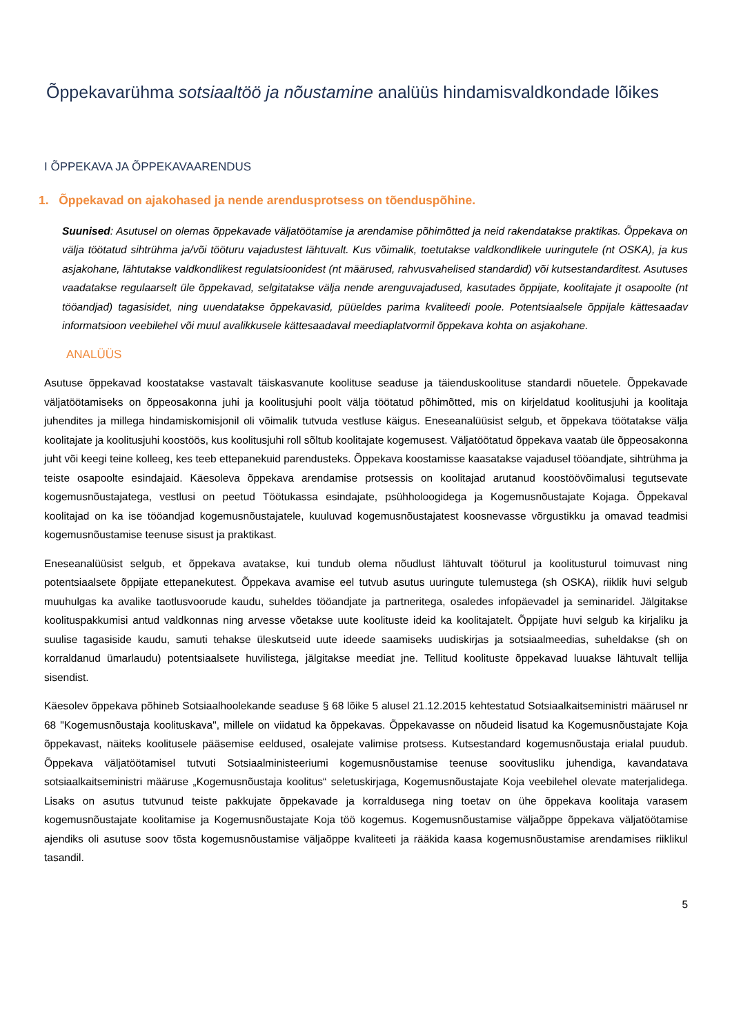Õppekavarühma sotsiaaltöö ja nõustamine analüüs hindamisvaldkondade lõikes
I ÕPPEKAVA JA ÕPPEKAVAARENDUS
1. Õppekavad on ajakohased ja nende arendusprotsess on tõenduspõhine.
Suunised: Asutusel on olemas õppekavade väljatöötamise ja arendamise põhimõtted ja neid rakendatakse praktikas. Õppekava on välja töötatud sihtrühma ja/või tööturu vajadustest lähtuvalt. Kus võimalik, toetutakse valdkondlikele uuringutele (nt OSKA), ja kus asjakohane, lähtutakse valdkondlikest regulatsioonidest (nt määrused, rahvusvahelised standardid) või kutsestandarditest. Asutuses vaadatakse regulaarselt üle õppekavad, selgitatakse välja nende arenguvajadused, kasutades õppijate, koolitajate jt osapoolte (nt tööandjad) tagasisidet, ning uuendatakse õppekavasid, püüeldes parima kvaliteedi poole. Potentsiaalsele õppijale kättesaadav informatsioon veebilehel või muul avalikkusele kättesaadaval meediaplatvormil õppekava kohta on asjakohane.
ANALÜÜS
Asutuse õppekavad koostatakse vastavalt täiskasvanute koolituse seaduse ja täienduskoolituse standardi nõuetele. Õppekavade väljatöötamiseks on õppeosakonna juhi ja koolitusjuhi poolt välja töötatud põhimõtted, mis on kirjeldatud koolitusjuhi ja koolitaja juhendites ja millega hindamiskomisjonil oli võimalik tutvuda vestluse käigus. Eneseanalüüsist selgub, et õppekava töötatakse välja koolitajate ja koolitusjuhi koostöös, kus koolitusjuhi roll sõltub koolitajate kogemusest. Väljatöötatud õppekava vaatab üle õppeosakonna juht või keegi teine kolleeg, kes teeb ettepanekuid parendusteks. Õppekava koostamisse kaasatakse vajadusel tööandjate, sihtrühma ja teiste osapoolte esindajaid. Käesoleva õppekava arendamise protsessis on koolitajad arutanud koostöövõimalusi tegutsevate kogemusnõustajatega, vestlusi on peetud Töötukassa esindajate, psühholoogidega ja Kogemusnõustajate Kojaga. Õppekaval koolitajad on ka ise tööandjad kogemusnõustajatele, kuuluvad kogemusnõustajatest koosnevasse võrgustikku ja omavad teadmisi kogemusnõustamise teenuse sisust ja praktikast.
Eneseanalüüsist selgub, et õppekava avatakse, kui tundub olema nõudlust lähtuvalt tööturul ja koolitusturul toimuvast ning potentsiaalsete õppijate ettepanekutest. Õppekava avamise eel tutvub asutus uuringute tulemustega (sh OSKA), riiklik huvi selgub muuhulgas ka avalike taotlusvoorude kaudu, suheldes tööandjate ja partneritega, osaledes infopäevadel ja seminaridel. Jälgitakse koolituspakkumisi antud valdkonnas ning arvesse võetakse uute koolituste ideid ka koolitajatelt. Õppijate huvi selgub ka kirjaliku ja suulise tagasiside kaudu, samuti tehakse üleskutseid uute ideede saamiseks uudiskirjas ja sotsiaalmeedias, suheldakse (sh on korraldanud ümarlaudu) potentsiaalsete huvilistega, jälgitakse meediat jne. Tellitud koolituste õppekavad luuakse lähtuvalt tellija sisendist.
Käesolev õppekava põhineb Sotsiaalhoolekande seaduse § 68 lõike 5 alusel 21.12.2015 kehtestatud Sotsiaalkaitseministri määrusel nr 68 "Kogemusnõustaja koolituskava", millele on viidatud ka õppekavas. Õppekavasse on nõudeid lisatud ka Kogemusnõustajate Koja õppekavast, näiteks koolitusele pääsemise eeldused, osalejate valimise protsess. Kutsestandard kogemusnõustaja erialal puudub. Õppekava väljatöötamisel tutvuti Sotsiaalministeeriumi kogemusnõustamise teenuse soovitusliku juhendiga, kavandatava sotsiaalkaitseministri määruse „Kogemusnõustaja koolitus“ seletuskirjaga, Kogemusnõustajate Koja veebilehel olevate materjalidega. Lisaks on asutus tutvunud teiste pakkujate õppekavade ja korraldusega ning toetav on ühe õppekava koolitaja varasem kogemusnõustajate koolitamise ja Kogemusnõustajate Koja töö kogemus. Kogemusnõustamise väljaõppe õppekava väljatöötamise ajendiks oli asutuse soov tõsta kogemusnõustamise väljaõppe kvaliteeti ja rääkida kaasa kogemusnõustamise arendamises riiklikul tasandil.
5